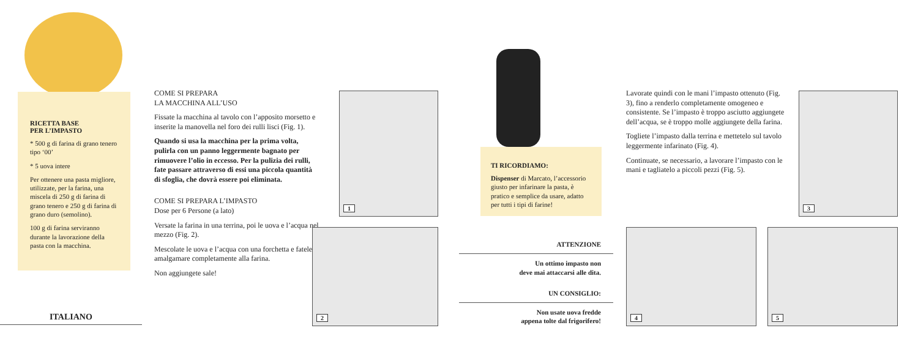RICETTA BASE
PER L’IMPASTO
* 500 g di farina di grano tenero tipo ‘00’
* 5 uova intere
Per ottenere una pasta migliore, utilizzate, per la farina, una miscela di 250 g di farina di grano tenero e 250 g di farina di grano duro (semolino).
100 g di farina serviranno durante la lavorazione della pasta con la macchina.
ITALIANO
COME SI PREPARA
LA MACCHINA ALL’USO
Fissate la macchina al tavolo con l’apposito morsetto e inserite la manovella nel foro dei rulli lisci (Fig. 1).
Quando si usa la macchina per la prima volta, pulirla con un panno leggermente bagnato per rimuovere l’olio in eccesso. Per la pulizia dei rulli, fate passare attraverso di essi una piccola quantità di sfoglia, che dovrà essere poi eliminata.
COME SI PREPARA L’IMPASTO
Dose per 6 Persone (a lato)
Versate la farina in una terrina, poi le uova e l’acqua nel mezzo (Fig. 2).
Mescolate le uova e l’acqua con una forchetta e fatele amalgamare completamente alla farina.
Non aggiungete sale!
1
2
TI RICORDIAMO:
Dispenser di Marcato, l’accessorio giusto per infarinare la pasta, è pratico e semplice da usare, adatto per tutti i tipi di farine!
ATTENZIONE
Un ottimo impasto non
deve mai attaccarsi alle dita.
UN CONSIGLIO:
Non usate uova fredde
appena tolte dal frigorifero!
Lavorate quindi con le mani l’impasto ottenuto (Fig. 3), fino a renderlo completamente omogeneo e consistente. Se l’impasto è troppo asciutto aggiungete dell’acqua, se è troppo molle aggiungete della farina.
Togliete l’impasto dalla terrina e mettetelo sul tavolo leggermente infarinato (Fig. 4).
Continuate, se necessario, a lavorare l’impasto con le mani e tagliatelo a piccoli pezzi (Fig. 5).
3
4 5